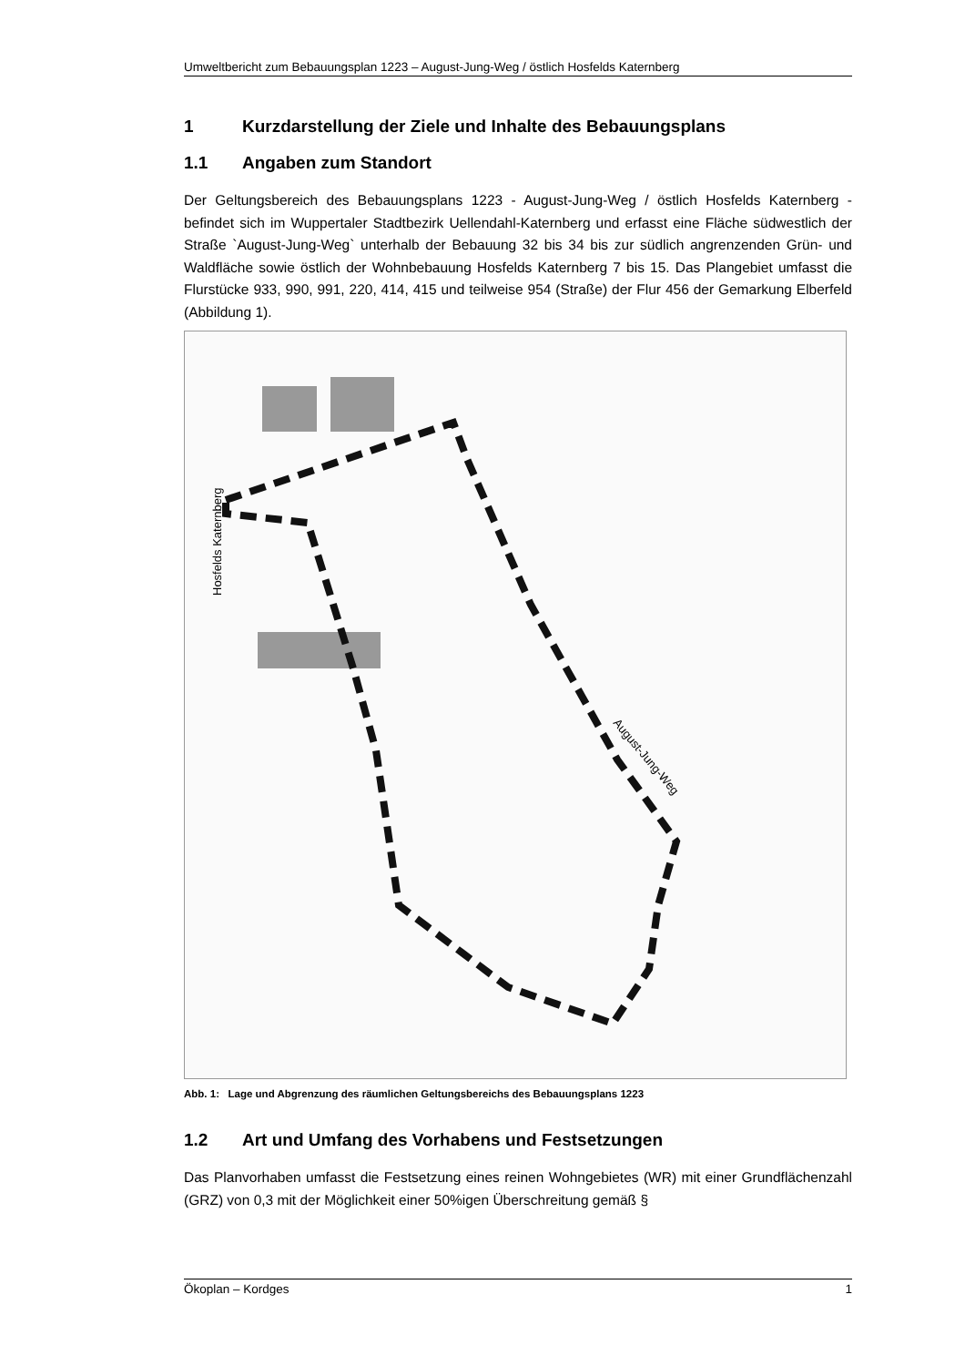Umweltbericht zum Bebauungsplan 1223 – August-Jung-Weg / östlich Hosfelds Katernberg
1 Kurzdarstellung der Ziele und Inhalte des Bebauungsplans
1.1 Angaben zum Standort
Der Geltungsbereich des Bebauungsplans 1223 - August-Jung-Weg / östlich Hosfelds Katernberg - befindet sich im Wuppertaler Stadtbezirk Uellendahl-Katernberg und erfasst eine Fläche südwestlich der Straße `August-Jung-Weg` unterhalb der Bebauung 32 bis 34 bis zur südlich angrenzenden Grün- und Waldfläche sowie östlich der Wohnbebauung Hosfelds Katernberg 7 bis 15. Das Plangebiet umfasst die Flurstücke 933, 990, 991, 220, 414, 415 und teilweise 954 (Straße) der Flur 456 der Gemarkung Elberfeld (Abbildung 1).
Hosfelds Katernberg
August-Jung-Weg
Abb. 1: Lage und Abgrenzung des räumlichen Geltungsbereichs des Bebauungsplans 1223
1.2 Art und Umfang des Vorhabens und Festsetzungen
Das Planvorhaben umfasst die Festsetzung eines reinen Wohngebietes (WR) mit einer Grundflächenzahl (GRZ) von 0,3 mit der Möglichkeit einer 50%igen Überschreitung gemäß §
Ökoplan – Kordges 1